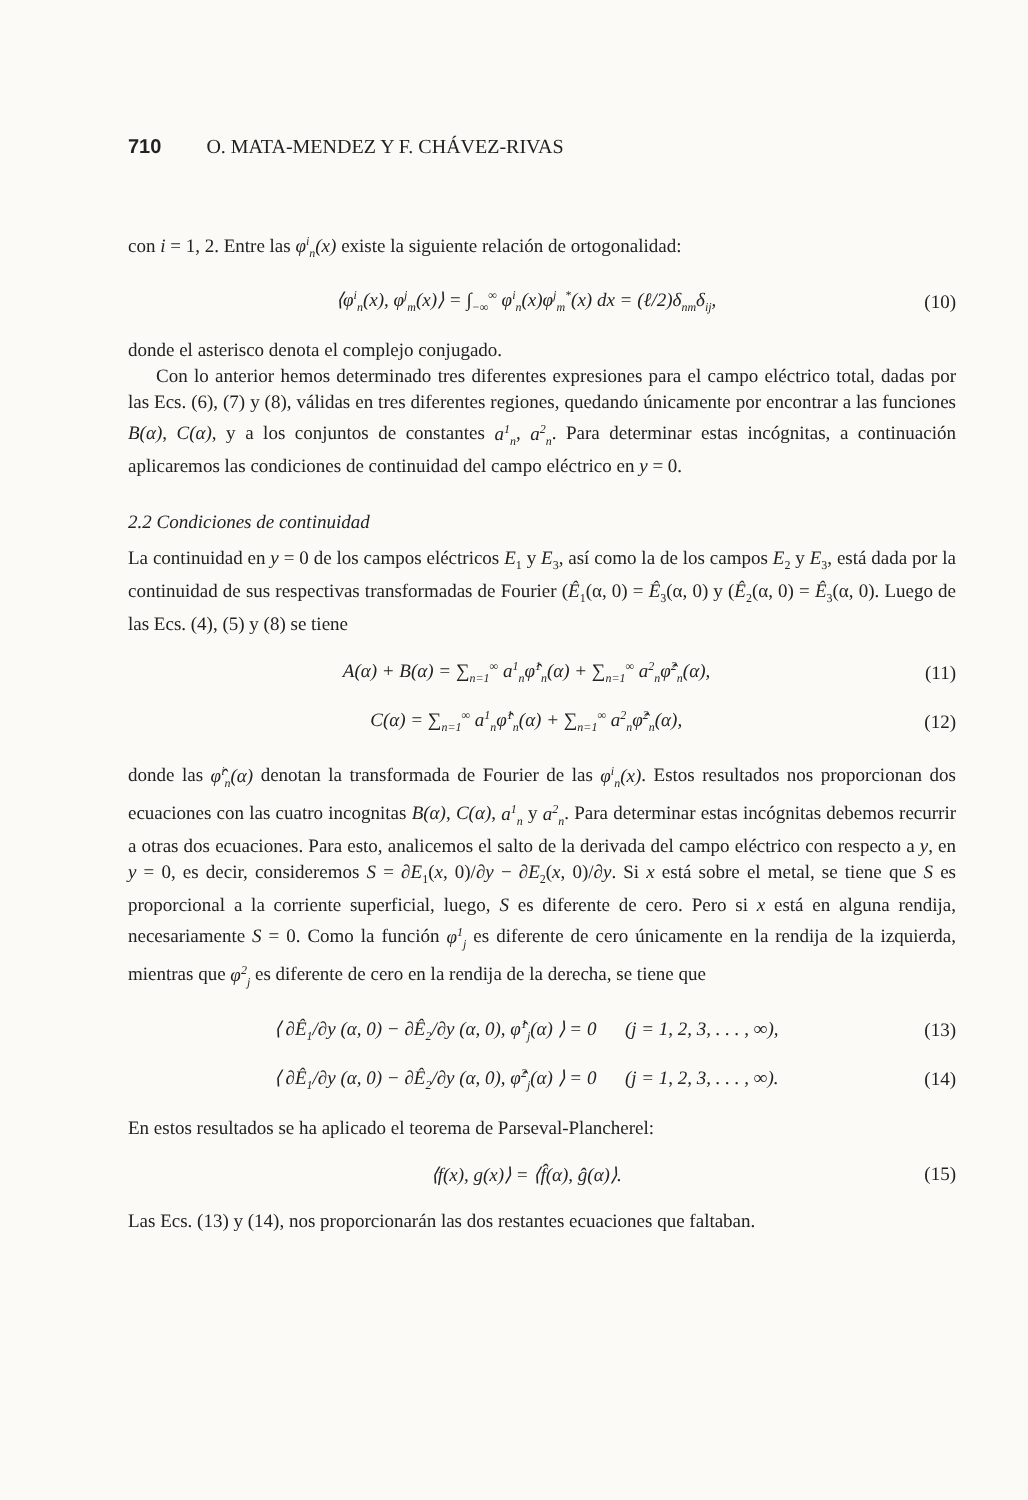710 O. MATA-MENDEZ Y F. CHÁVEZ-RIVAS
con i = 1, 2. Entre las φ<sup>i</sup><sub>n</sub>(x) existe la siguiente relación de ortogonalidad:
⟨φ<sup>i</sup><sub>n</sub>(x), φ<sup>j</sup><sub>m</sub>(x)⟩ = ∫<sub>−∞</sub><sup>∞</sup> φ<sup>i</sup><sub>n</sub>(x)φ<sup>j</sup><sub>m</sub><sup>*</sup>(x) dx = (ℓ/2)δ<sub>nm</sub>δ<sub>ij</sub>, (10)
donde el asterisco denota el complejo conjugado.
Con lo anterior hemos determinado tres diferentes expresiones para el campo eléctrico total, dadas por las Ecs. (6), (7) y (8), válidas en tres diferentes regiones, quedando únicamente por encontrar a las funciones B(α), C(α), y a los conjuntos de constantes a<sup>1</sup><sub>n</sub>, a<sup>2</sup><sub>n</sub>. Para determinar estas incógnitas, a continuación aplicaremos las condiciones de continuidad del campo eléctrico en y = 0.
2.2 Condiciones de continuidad
La continuidad en y = 0 de los campos eléctricos E<sub>1</sub> y E<sub>3</sub>, así como la de los campos E<sub>2</sub> y E<sub>3</sub>, está dada por la continuidad de sus respectivas transformadas de Fourier (Ê<sub>1</sub>(α, 0) = Ê<sub>3</sub>(α, 0) y (Ê<sub>2</sub>(α, 0) = Ê<sub>3</sub>(α, 0). Luego de las Ecs. (4), (5) y (8) se tiene
A(α) + B(α) = ∑<sub>n=1</sub><sup>∞</sup> a<sup>1</sup><sub>n</sub>φ̂<sup>1</sup><sub>n</sub>(α) + ∑<sub>n=1</sub><sup>∞</sup> a<sup>2</sup><sub>n</sub>φ̂<sup>2</sup><sub>n</sub>(α), (11)
C(α) = ∑<sub>n=1</sub><sup>∞</sup> a<sup>1</sup><sub>n</sub>φ̂<sup>1</sup><sub>n</sub>(α) + ∑<sub>n=1</sub><sup>∞</sup> a<sup>2</sup><sub>n</sub>φ̂<sup>2</sup><sub>n</sub>(α), (12)
donde las φ̂<sup>i</sup><sub>n</sub>(α) denotan la transformada de Fourier de las φ<sup>i</sup><sub>n</sub>(x). Estos resultados nos proporcionan dos ecuaciones con las cuatro incognitas B(α), C(α), a<sup>1</sup><sub>n</sub> y a<sup>2</sup><sub>n</sub>. Para determinar estas incógnitas debemos recurrir a otras dos ecuaciones. Para esto, analicemos el salto de la derivada del campo eléctrico con respecto a y, en y = 0, es decir, consideremos S = ∂E<sub>1</sub>(x, 0)/∂y − ∂E<sub>2</sub>(x, 0)/∂y. Si x está sobre el metal, se tiene que S es proporcional a la corriente superficial, luego, S es diferente de cero. Pero si x está en alguna rendija, necesariamente S = 0. Como la función φ<sup>1</sup><sub>j</sub> es diferente de cero únicamente en la rendija de la izquierda, mientras que φ<sup>2</sup><sub>j</sub> es diferente de cero en la rendija de la derecha, se tiene que
⟨ ∂Ê<sub>1</sub>/∂y (α, 0) − ∂Ê<sub>2</sub>/∂y (α, 0), φ̂<sup>1</sup><sub>j</sub>(α) ⟩ = 0 (j = 1, 2, 3, . . . , ∞), (13)
⟨ ∂Ê<sub>1</sub>/∂y (α, 0) − ∂Ê<sub>2</sub>/∂y (α, 0), φ̂<sup>2</sup><sub>j</sub>(α) ⟩ = 0 (j = 1, 2, 3, . . . , ∞). (14)
En estos resultados se ha aplicado el teorema de Parseval-Plancherel:
⟨f(x), g(x)⟩ = ⟨f̂(α), ĝ(α)⟩. (15)
Las Ecs. (13) y (14), nos proporcionarán las dos restantes ecuaciones que faltaban.